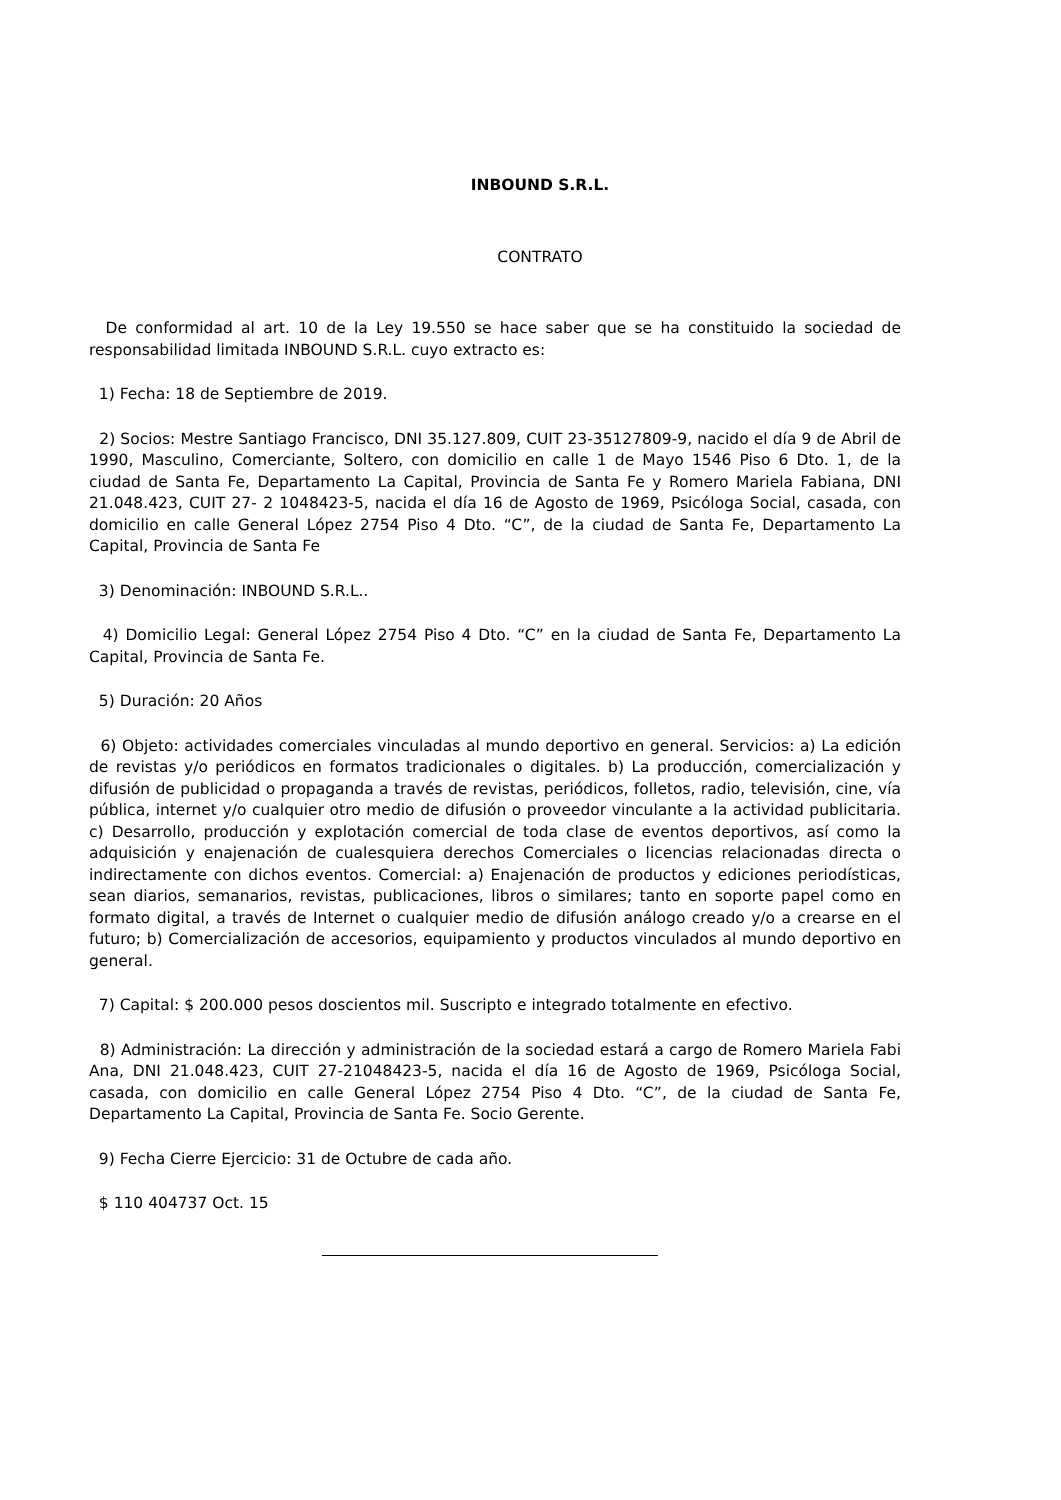INBOUND S.R.L.
CONTRATO
De conformidad al art. 10 de la Ley 19.550 se hace saber que se ha constituido la sociedad de responsabilidad limitada INBOUND S.R.L. cuyo extracto es:
1) Fecha: 18 de Septiembre de 2019.
2) Socios: Mestre Santiago Francisco, DNI 35.127.809, CUIT 23-35127809-9, nacido el día 9 de Abril de 1990, Masculino, Comerciante, Soltero, con domicilio en calle 1 de Mayo 1546 Piso 6 Dto. 1, de la ciudad de Santa Fe, Departamento La Capital, Provincia de Santa Fe y Romero Mariela Fabiana, DNI 21.048.423, CUIT 27- 2 1048423-5, nacida el día 16 de Agosto de 1969, Psicóloga Social, casada, con domicilio en calle General López 2754 Piso 4 Dto. “C”, de la ciudad de Santa Fe, Departamento La Capital, Provincia de Santa Fe
3) Denominación: INBOUND S.R.L..
4) Domicilio Legal: General López 2754 Piso 4 Dto. “C” en la ciudad de Santa Fe, Departamento La Capital, Provincia de Santa Fe.
5) Duración: 20 Años
6) Objeto: actividades comerciales vinculadas al mundo deportivo en general. Servicios: a) La edición de revistas y/o periódicos en formatos tradicionales o digitales. b) La producción, comercialización y difusión de publicidad o propaganda a través de revistas, periódicos, folletos, radio, televisión, cine, vía pública, internet y/o cualquier otro medio de difusión o proveedor vinculante a la actividad publicitaria. c) Desarrollo, producción y explotación comercial de toda clase de eventos deportivos, así como la adquisición y enajenación de cualesquiera derechos Comerciales o licencias relacionadas directa o indirectamente con dichos eventos. Comercial: a) Enajenación de productos y ediciones periodísticas, sean diarios, semanarios, revistas, publicaciones, libros o similares; tanto en soporte papel como en formato digital, a través de Internet o cualquier medio de difusión análogo creado y/o a crearse en el futuro; b) Comercialización de accesorios, equipamiento y productos vinculados al mundo deportivo en general.
7) Capital: $ 200.000 pesos doscientos mil. Suscripto e integrado totalmente en efectivo.
8) Administración: La dirección y administración de la sociedad estará a cargo de Romero Mariela Fabi Ana, DNI 21.048.423, CUIT 27-21048423-5, nacida el día 16 de Agosto de 1969, Psicóloga Social, casada, con domicilio en calle General López 2754 Piso 4 Dto. “C”, de la ciudad de Santa Fe, Departamento La Capital, Provincia de Santa Fe. Socio Gerente.
9) Fecha Cierre Ejercicio: 31 de Octubre de cada año.
$ 110 404737 Oct. 15